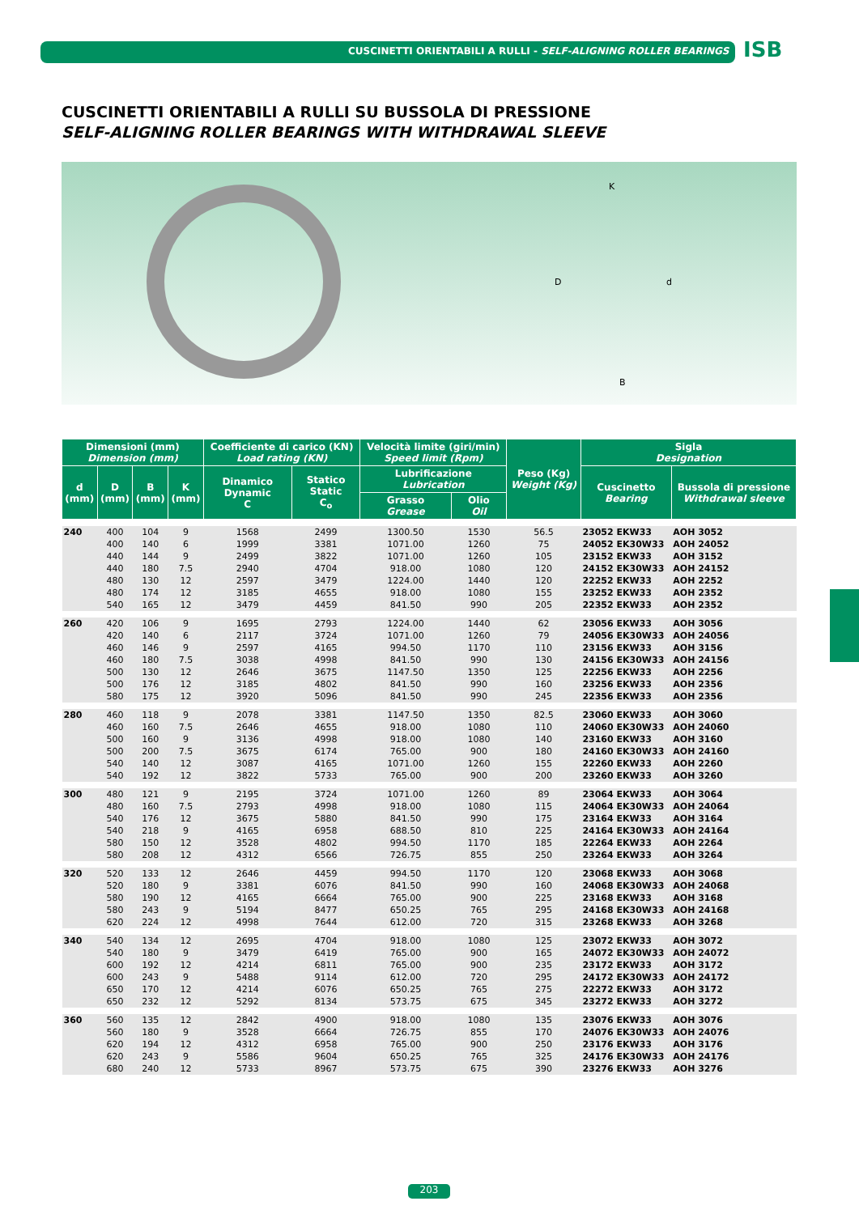CUSCINETTI ORIENTABILI A RULLI - SELF-ALIGNING ROLLER BEARINGS
ISB
CUSCINETTI ORIENTABILI A RULLI SU BUSSOLA DI PRESSIONE
SELF-ALIGNING ROLLER BEARINGS WITH WITHDRAWAL SLEEVE
K
D d
B
| Dimensioni (mm) Dimension (mm) | | | | Coefficiente di carico (KN) Load rating (KN) | | Velocità limite (giri/min) Speed limit (Rpm) | | Peso (Kg) Weight (Kg) | Sigla Designation | |
| --- | --- | --- | --- | --- | --- | --- | --- | --- | --- | --- |
| d (mm) | D (mm) | B (mm) | K (mm) | Dinamico Dynamic C | Statico Static C<sub>o</sub> | Lubrificazione Lubrication | | | Cuscinetto Bearing | Bussola di pressione Withdrawal sleeve |
| | | | | | | Grasso Grease | Olio Oil | | | |
| 240 | 400 | 104 | 9 | 1568 | 2499 | 1300.50 | 1530 | 56.5 | 23052 EKW33 | AOH 3052 |
| | 400 | 140 | 6 | 1999 | 3381 | 1071.00 | 1260 | 75 | 24052 EK30W33 | AOH 24052 |
| | 440 | 144 | 9 | 2499 | 3822 | 1071.00 | 1260 | 105 | 23152 EKW33 | AOH 3152 |
| | 440 | 180 | 7.5 | 2940 | 4704 | 918.00 | 1080 | 120 | 24152 EK30W33 | AOH 24152 |
| | 480 | 130 | 12 | 2597 | 3479 | 1224.00 | 1440 | 120 | 22252 EKW33 | AOH 2252 |
| | 480 | 174 | 12 | 3185 | 4655 | 918.00 | 1080 | 155 | 23252 EKW33 | AOH 2352 |
| | 540 | 165 | 12 | 3479 | 4459 | 841.50 | 990 | 205 | 22352 EKW33 | AOH 2352 |
| 260 | 420 | 106 | 9 | 1695 | 2793 | 1224.00 | 1440 | 62 | 23056 EKW33 | AOH 3056 |
| | 420 | 140 | 6 | 2117 | 3724 | 1071.00 | 1260 | 79 | 24056 EK30W33 | AOH 24056 |
| | 460 | 146 | 9 | 2597 | 4165 | 994.50 | 1170 | 110 | 23156 EKW33 | AOH 3156 |
| | 460 | 180 | 7.5 | 3038 | 4998 | 841.50 | 990 | 130 | 24156 EK30W33 | AOH 24156 |
| | 500 | 130 | 12 | 2646 | 3675 | 1147.50 | 1350 | 125 | 22256 EKW33 | AOH 2256 |
| | 500 | 176 | 12 | 3185 | 4802 | 841.50 | 990 | 160 | 23256 EKW33 | AOH 2356 |
| | 580 | 175 | 12 | 3920 | 5096 | 841.50 | 990 | 245 | 22356 EKW33 | AOH 2356 |
| 280 | 460 | 118 | 9 | 2078 | 3381 | 1147.50 | 1350 | 82.5 | 23060 EKW33 | AOH 3060 |
| | 460 | 160 | 7.5 | 2646 | 4655 | 918.00 | 1080 | 110 | 24060 EK30W33 | AOH 24060 |
| | 500 | 160 | 9 | 3136 | 4998 | 918.00 | 1080 | 140 | 23160 EKW33 | AOH 3160 |
| | 500 | 200 | 7.5 | 3675 | 6174 | 765.00 | 900 | 180 | 24160 EK30W33 | AOH 24160 |
| | 540 | 140 | 12 | 3087 | 4165 | 1071.00 | 1260 | 155 | 22260 EKW33 | AOH 2260 |
| | 540 | 192 | 12 | 3822 | 5733 | 765.00 | 900 | 200 | 23260 EKW33 | AOH 3260 |
| 300 | 480 | 121 | 9 | 2195 | 3724 | 1071.00 | 1260 | 89 | 23064 EKW33 | AOH 3064 |
| | 480 | 160 | 7.5 | 2793 | 4998 | 918.00 | 1080 | 115 | 24064 EK30W33 | AOH 24064 |
| | 540 | 176 | 12 | 3675 | 5880 | 841.50 | 990 | 175 | 23164 EKW33 | AOH 3164 |
| | 540 | 218 | 9 | 4165 | 6958 | 688.50 | 810 | 225 | 24164 EK30W33 | AOH 24164 |
| | 580 | 150 | 12 | 3528 | 4802 | 994.50 | 1170 | 185 | 22264 EKW33 | AOH 2264 |
| | 580 | 208 | 12 | 4312 | 6566 | 726.75 | 855 | 250 | 23264 EKW33 | AOH 3264 |
| 320 | 520 | 133 | 12 | 2646 | 4459 | 994.50 | 1170 | 120 | 23068 EKW33 | AOH 3068 |
| | 520 | 180 | 9 | 3381 | 6076 | 841.50 | 990 | 160 | 24068 EK30W33 | AOH 24068 |
| | 580 | 190 | 12 | 4165 | 6664 | 765.00 | 900 | 225 | 23168 EKW33 | AOH 3168 |
| | 580 | 243 | 9 | 5194 | 8477 | 650.25 | 765 | 295 | 24168 EK30W33 | AOH 24168 |
| | 620 | 224 | 12 | 4998 | 7644 | 612.00 | 720 | 315 | 23268 EKW33 | AOH 3268 |
| 340 | 540 | 134 | 12 | 2695 | 4704 | 918.00 | 1080 | 125 | 23072 EKW33 | AOH 3072 |
| | 540 | 180 | 9 | 3479 | 6419 | 765.00 | 900 | 165 | 24072 EK30W33 | AOH 24072 |
| | 600 | 192 | 12 | 4214 | 6811 | 765.00 | 900 | 235 | 23172 EKW33 | AOH 3172 |
| | 600 | 243 | 9 | 5488 | 9114 | 612.00 | 720 | 295 | 24172 EK30W33 | AOH 24172 |
| | 650 | 170 | 12 | 4214 | 6076 | 650.25 | 765 | 275 | 22272 EKW33 | AOH 3172 |
| | 650 | 232 | 12 | 5292 | 8134 | 573.75 | 675 | 345 | 23272 EKW33 | AOH 3272 |
| 360 | 560 | 135 | 12 | 2842 | 4900 | 918.00 | 1080 | 135 | 23076 EKW33 | AOH 3076 |
| | 560 | 180 | 9 | 3528 | 6664 | 726.75 | 855 | 170 | 24076 EK30W33 | AOH 24076 |
| | 620 | 194 | 12 | 4312 | 6958 | 765.00 | 900 | 250 | 23176 EKW33 | AOH 3176 |
| | 620 | 243 | 9 | 5586 | 9604 | 650.25 | 765 | 325 | 24176 EK30W33 | AOH 24176 |
| | 680 | 240 | 12 | 5733 | 8967 | 573.75 | 675 | 390 | 23276 EKW33 | AOH 3276 |
203